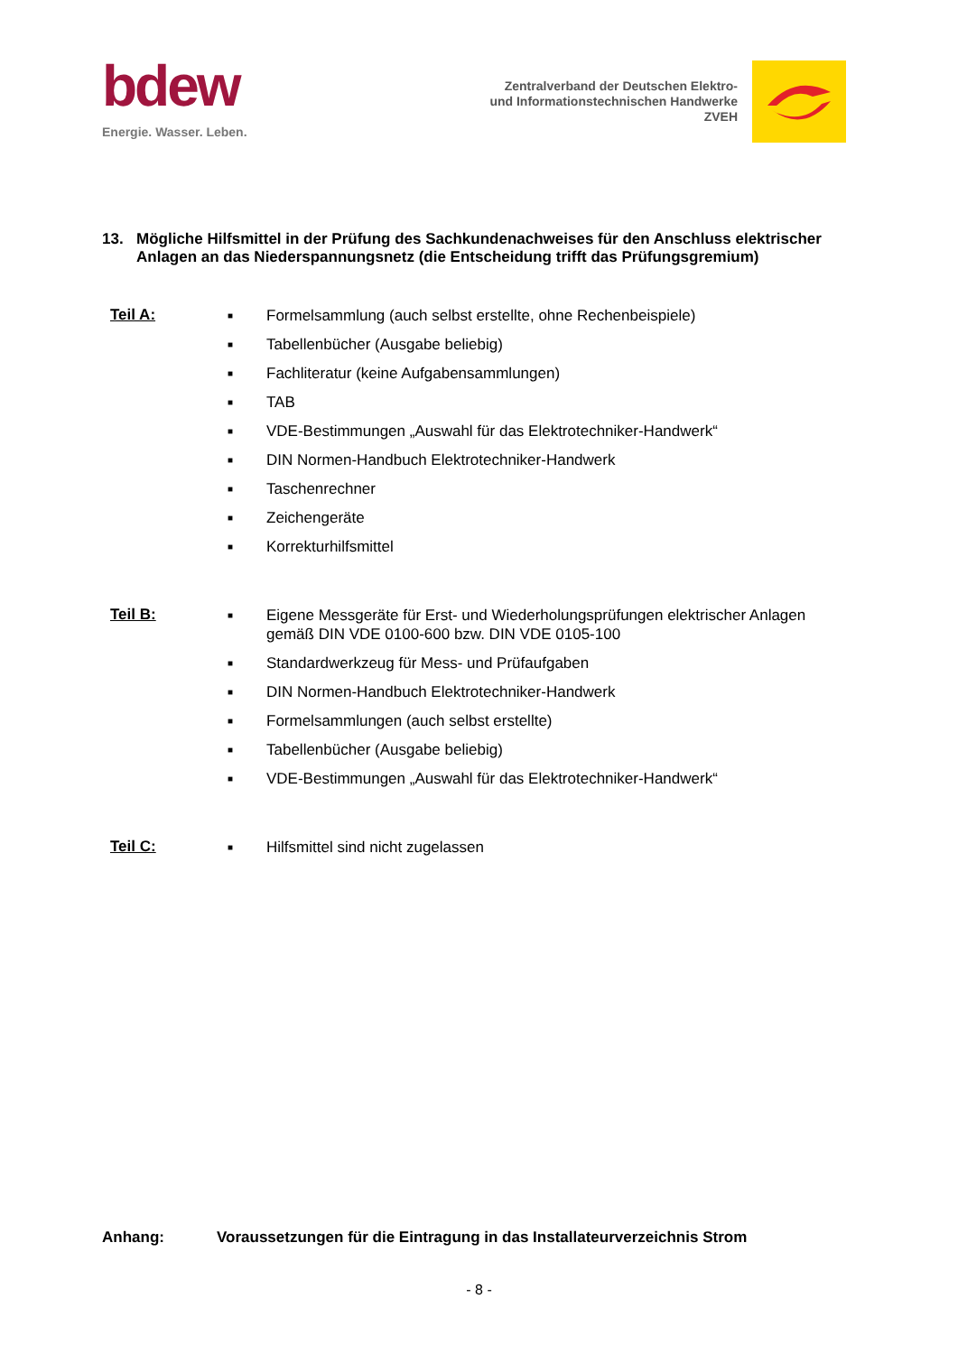bdew
Energie. Wasser. Leben.
Zentralverband der Deutschen Elektro-
und Informationstechnischen Handwerke
ZVEH
13. Mögliche Hilfsmittel in der Prüfung des Sachkundenachweises für den Anschluss elektrischer Anlagen an das Niederspannungsnetz (die Entscheidung trifft das Prüfungsgremium)
Teil A:
■ Formelsammlung (auch selbst erstellte, ohne Rechenbeispiele)
■ Tabellenbücher (Ausgabe beliebig)
■ Fachliteratur (keine Aufgabensammlungen)
■ TAB
■ VDE-Bestimmungen „Auswahl für das Elektrotechniker-Handwerk“
■ DIN Normen-Handbuch Elektrotechniker-Handwerk
■ Taschenrechner
■ Zeichengeräte
■ Korrekturhilfsmittel
Teil B:
■ Eigene Messgeräte für Erst- und Wiederholungsprüfungen elektrischer Anlagen
gemäß DIN VDE 0100-600 bzw. DIN VDE 0105-100
■ Standardwerkzeug für Mess- und Prüfaufgaben
■ DIN Normen-Handbuch Elektrotechniker-Handwerk
■ Formelsammlungen (auch selbst erstellte)
■ Tabellenbücher (Ausgabe beliebig)
■ VDE-Bestimmungen „Auswahl für das Elektrotechniker-Handwerk“
Teil C:
■ Hilfsmittel sind nicht zugelassen
Anhang: Voraussetzungen für die Eintragung in das Installateurverzeichnis Strom
- 8 -